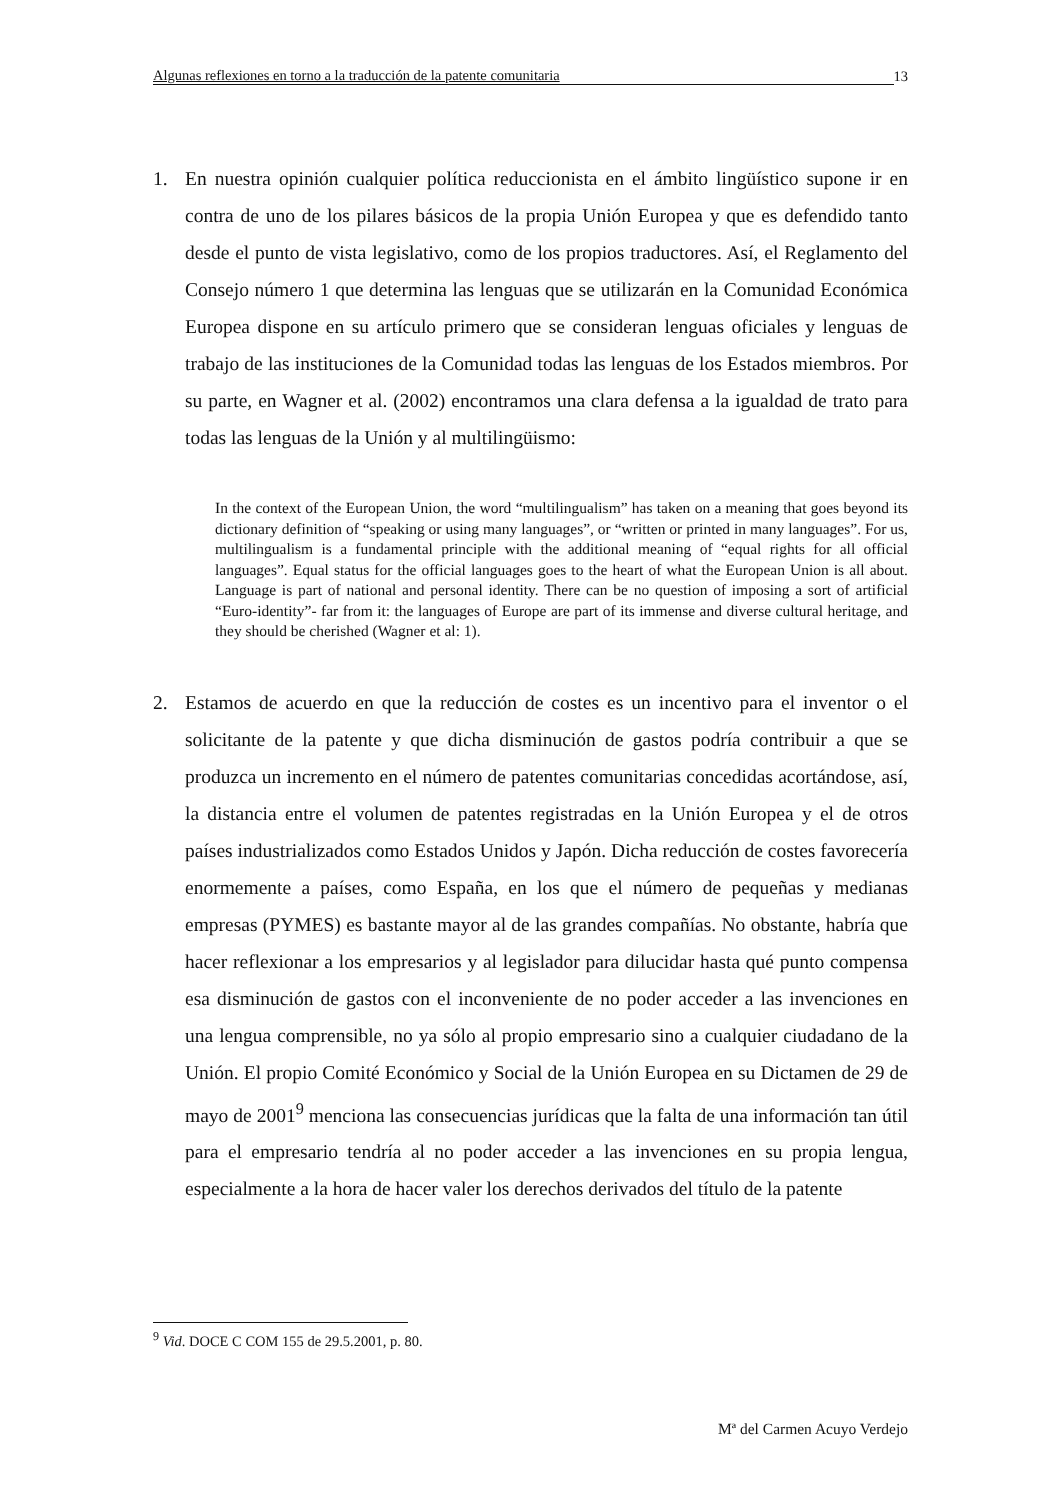Algunas reflexiones en torno a la traducción de la patente comunitaria 13
1. En nuestra opinión cualquier política reduccionista en el ámbito lingüístico supone ir en contra de uno de los pilares básicos de la propia Unión Europea y que es defendido tanto desde el punto de vista legislativo, como de los propios traductores. Así, el Reglamento del Consejo número 1 que determina las lenguas que se utilizarán en la Comunidad Económica Europea dispone en su artículo primero que se consideran lenguas oficiales y lenguas de trabajo de las instituciones de la Comunidad todas las lenguas de los Estados miembros. Por su parte, en Wagner et al. (2002) encontramos una clara defensa a la igualdad de trato para todas las lenguas de la Unión y al multilingüismo:
In the context of the European Union, the word “multilingualism” has taken on a meaning that goes beyond its dictionary definition of “speaking or using many languages”, or “written or printed in many languages”. For us, multilingualism is a fundamental principle with the additional meaning of “equal rights for all official languages”. Equal status for the official languages goes to the heart of what the European Union is all about. Language is part of national and personal identity. There can be no question of imposing a sort of artificial “Euro-identity”- far from it: the languages of Europe are part of its immense and diverse cultural heritage, and they should be cherished (Wagner et al: 1).
2. Estamos de acuerdo en que la reducción de costes es un incentivo para el inventor o el solicitante de la patente y que dicha disminución de gastos podría contribuir a que se produzca un incremento en el número de patentes comunitarias concedidas acortándose, así, la distancia entre el volumen de patentes registradas en la Unión Europea y el de otros países industrializados como Estados Unidos y Japón. Dicha reducción de costes favorecería enormemente a países, como España, en los que el número de pequeñas y medianas empresas (PYMES) es bastante mayor al de las grandes compañías. No obstante, habría que hacer reflexionar a los empresarios y al legislador para dilucidar hasta qué punto compensa esa disminución de gastos con el inconveniente de no poder acceder a las invenciones en una lengua comprensible, no ya sólo al propio empresario sino a cualquier ciudadano de la Unión. El propio Comité Económico y Social de la Unión Europea en su Dictamen de 29 de mayo de 2001<sup>9</sup> menciona las consecuencias jurídicas que la falta de una información tan útil para el empresario tendría al no poder acceder a las invenciones en su propia lengua, especialmente a la hora de hacer valer los derechos derivados del título de la patente
<sup>9</sup> Vid. DOCE C COM 155 de 29.5.2001, p. 80.
Mª del Carmen Acuyo Verdejo